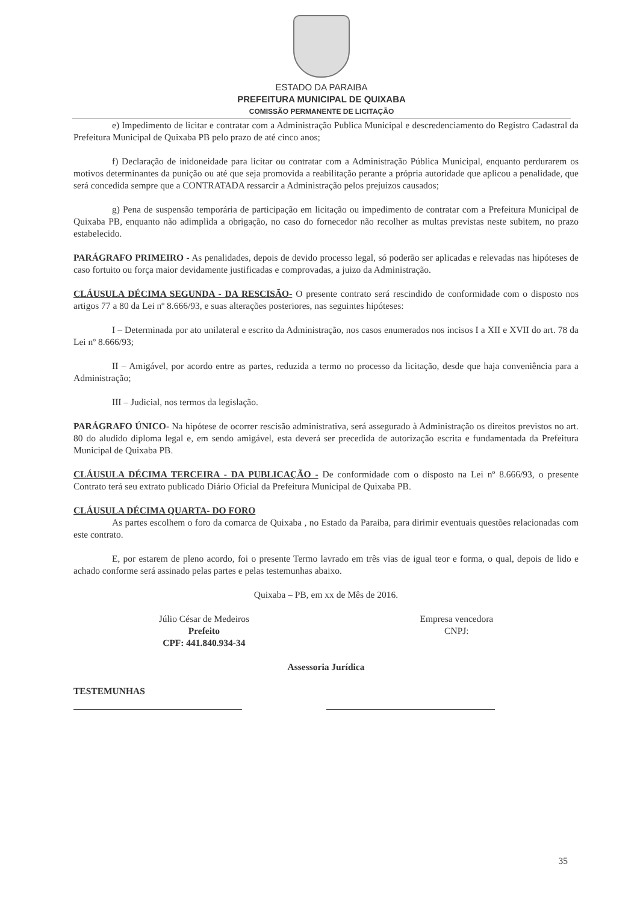ESTADO DA PARAIBA
PREFEITURA MUNICIPAL DE QUIXABA
COMISSÃO PERMANENTE DE LICITAÇÃO
e) Impedimento de licitar e contratar com a Administração Publica Municipal e descredenciamento do Registro Cadastral da Prefeitura Municipal de Quixaba PB pelo prazo de até cinco anos;
f) Declaração de inidoneidade para licitar ou contratar com a Administração Pública Municipal, enquanto perdurarem os motivos determinantes da punição ou até que seja promovida a reabilitação perante a própria autoridade que aplicou a penalidade, que será concedida sempre que a CONTRATADA ressarcir a Administração pelos prejuizos causados;
g) Pena de suspensão temporária de participação em licitação ou impedimento de contratar com a Prefeitura Municipal de Quixaba PB, enquanto não adimplida a obrigação, no caso do fornecedor não recolher as multas previstas neste subitem, no prazo estabelecido.
PARÁGRAFO PRIMEIRO - As penalidades, depois de devido processo legal, só poderão ser aplicadas e relevadas nas hipóteses de caso fortuito ou força maior devidamente justificadas e comprovadas, a juizo da Administração.
CLÁUSULA DÉCIMA SEGUNDA - DA RESCISÃO- O presente contrato será rescindido de conformidade com o disposto nos artigos 77 a 80 da Lei nº 8.666/93, e suas alterações posteriores, nas seguintes hipóteses:
I – Determinada por ato unilateral e escrito da Administração, nos casos enumerados nos incisos I a XII e XVII do art. 78 da Lei nº 8.666/93;
II – Amigável, por acordo entre as partes, reduzida a termo no processo da licitação, desde que haja conveniência para a Administração;
III – Judicial, nos termos da legislação.
PARÁGRAFO ÚNICO- Na hipótese de ocorrer rescisão administrativa, será assegurado à Administração os direitos previstos no art. 80 do aludido diploma legal e, em sendo amigável, esta deverá ser precedida de autorização escrita e fundamentada da Prefeitura Municipal de Quixaba PB.
CLÁUSULA DÉCIMA TERCEIRA - DA PUBLICAÇÃO - De conformidade com o disposto na Lei nº 8.666/93, o presente Contrato terá seu extrato publicado Diário Oficial da Prefeitura Municipal de Quixaba PB.
CLÁUSULA DÉCIMA QUARTA- DO FORO
As partes escolhem o foro da comarca de Quixaba , no Estado da Paraiba, para dirimir eventuais questões relacionadas com este contrato.
E, por estarem de pleno acordo, foi o presente Termo lavrado em três vias de igual teor e forma, o qual, depois de lido e achado conforme será assinado pelas partes e pelas testemunhas abaixo.
Quixaba – PB, em xx de Mês de 2016.
Júlio César de Medeiros
Prefeito
CPF: 441.840.934-34
Empresa vencedora
CNPJ:
Assessoria Jurídica
TESTEMUNHAS
35